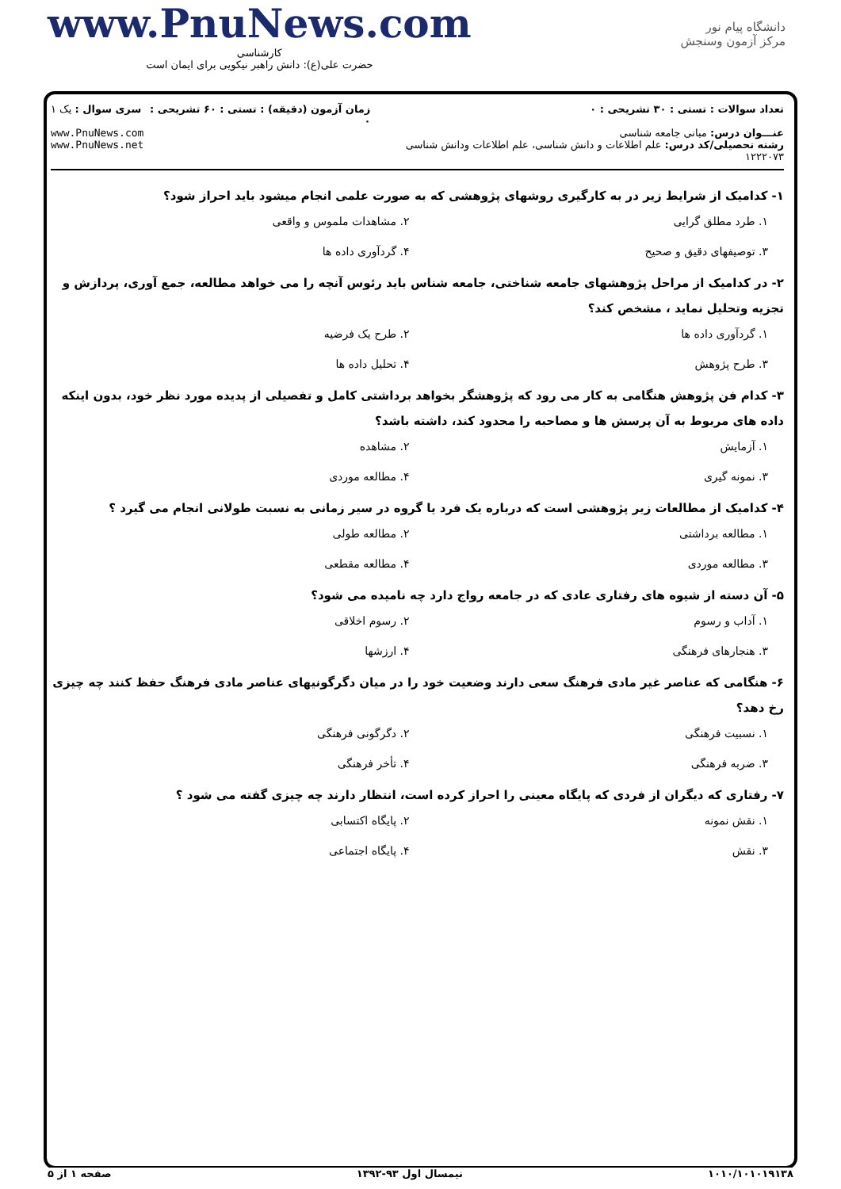www.PnuNews.com
کارشناسی
حضرت علی(ع): دانش راهبر نیکویی برای ایمان است
دانشگاه پیام نور
مرکز آزمون وسنجش
تعداد سوالات : تستی : ۳۰ تشریحی : ۰
عنـــوان درس: مبانی جامعه شناسی
رشته تحصیلی/کد درس: علم اطلاعات و دانش شناسی، علم اطلاعات ودانش شناسی ۱۲۲۲۰۷۳
زمان آزمون (دقیقه) : تستی : ۶۰ تشریحی : ۰
سری سوال : یک ۱
www.PnuNews.com
www.PnuNews.net
۱- کدامیک از شرایط زیر در به کارگیری روشهای پژوهشی که به صورت علمی انجام میشود باید احراز شود؟
۱. طرد مطلق گرایی
۲. مشاهدات ملموس و واقعی
۳. توصیفهای دقیق و صحیح
۴. گردآوری داده ها
۲- در کدامیک از مراحل پژوهشهای جامعه شناختی، جامعه شناس باید رئوس آنچه را می خواهد مطالعه، جمع آوری، پردازش و تجزیه وتحلیل نماید ، مشخص کند؟
۱. گردآوری داده ها
۲. طرح یک فرضیه
۳. طرح پژوهش
۴. تحلیل داده ها
۳- کدام فن پژوهش هنگامی به کار می رود که پژوهشگر بخواهد برداشتی کامل و تفصیلی از پدیده مورد نظر خود، بدون اینکه داده های مربوط به آن پرسش ها و مصاحبه را محدود کند، داشته باشد؟
۱. آزمایش
۲. مشاهده
۳. نمونه گیری
۴. مطالعه موردی
۴- کدامیک از مطالعات زیر پژوهشی است که درباره یک فرد یا گروه در سیر زمانی به نسبت طولانی انجام می گیرد ؟
۱. مطالعه برداشتی
۲. مطالعه طولی
۳. مطالعه موردی
۴. مطالعه مقطعی
۵- آن دسته از شیوه های رفتاری عادی که در جامعه رواج دارد چه نامیده می شود؟
۱. آداب و رسوم
۲. رسوم اخلاقی
۳. هنجارهای فرهنگی
۴. ارزشها
۶- هنگامی که عناصر غیر مادی فرهنگ سعی دارند وضعیت خود را در میان دگرگونیهای عناصر مادی فرهنگ حفظ کنند چه چیزی رخ دهد؟
۱. نسبیت فرهنگی
۲. دگرگونی فرهنگی
۳. ضربه فرهنگی
۴. تأخر فرهنگی
۷- رفتاری که دیگران از فردی که پایگاه معینی را احراز کرده است، انتظار دارند چه چیزی گفته می شود ؟
۱. نقش نمونه
۲. پایگاه اکتسابی
۳. نقش
۴. پایگاه اجتماعی
۱۰۱۰/۱۰۱۰۱۹۱۳۸ نیمسال اول ۹۳-۱۳۹۲ صفحه ۱ از ۵